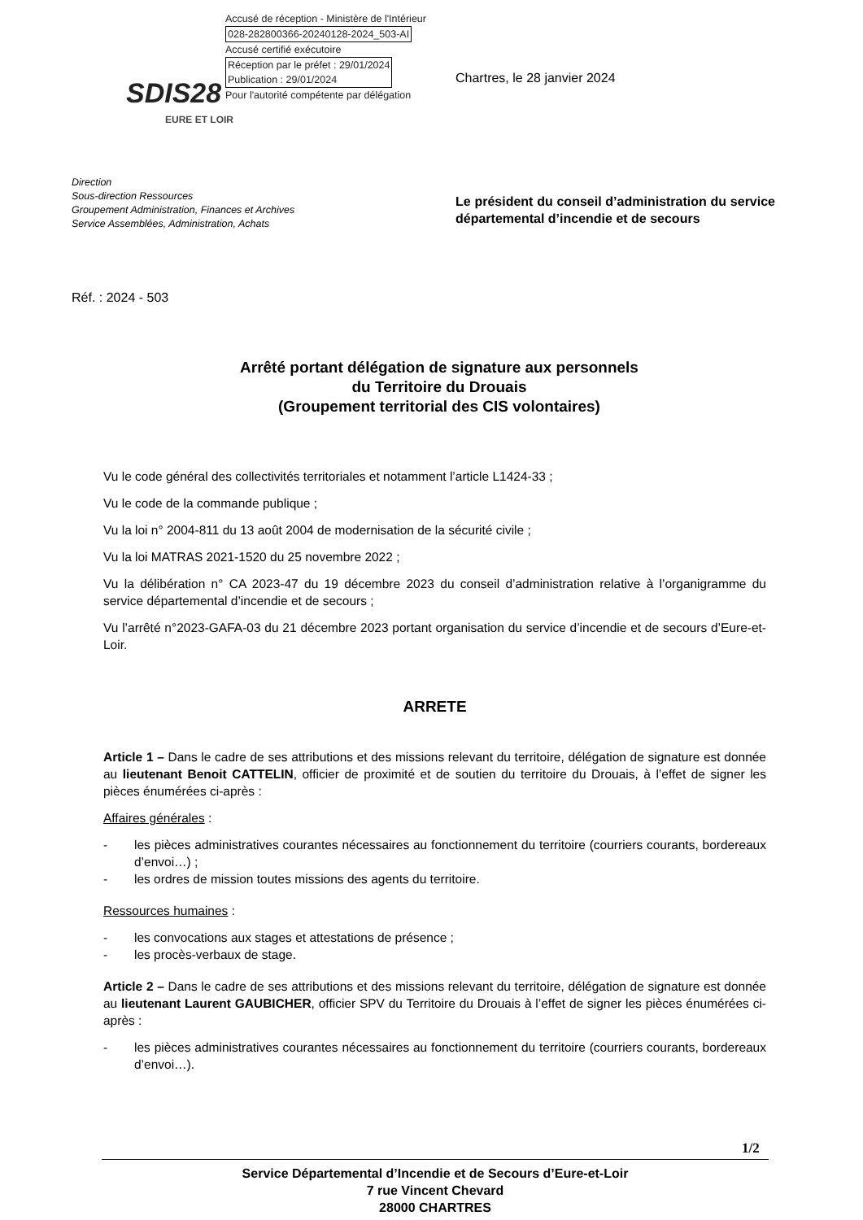Accusé de réception - Ministère de l'Intérieur
028-282800366-20240128-2024_503-AI
Accusé certifié exécutoire
Réception par le préfet : 29/01/2024
Publication : 29/01/2024
Pour l'autorité compétente par délégation
SDIS28
EURE ET LOIR
Chartres, le 28 janvier 2024
Direction
Sous-direction Ressources
Groupement Administration, Finances et Archives
Service Assemblées, Administration, Achats
Le président du conseil d’administration du service départemental d’incendie et de secours
Réf. : 2024 - 503
Arrêté portant délégation de signature aux personnels
du Territoire du Drouais
(Groupement territorial des CIS volontaires)
Vu le code général des collectivités territoriales et notamment l’article L1424-33 ;
Vu le code de la commande publique ;
Vu la loi n° 2004-811 du 13 août 2004 de modernisation de la sécurité civile ;
Vu la loi MATRAS 2021-1520 du 25 novembre 2022 ;
Vu la délibération n° CA 2023-47 du 19 décembre 2023 du conseil d’administration relative à l’organigramme du service départemental d’incendie et de secours ;
Vu l’arrêté n°2023-GAFA-03 du 21 décembre 2023 portant organisation du service d’incendie et de secours d’Eure-et-Loir.
ARRETE
Article 1 – Dans le cadre de ses attributions et des missions relevant du territoire, délégation de signature est donnée au lieutenant Benoit CATTELIN, officier de proximité et de soutien du territoire du Drouais, à l’effet de signer les pièces énumérées ci-après :
Affaires générales :
- les pièces administratives courantes nécessaires au fonctionnement du territoire (courriers courants, bordereaux d’envoi…) ;
- les ordres de mission toutes missions des agents du territoire.
Ressources humaines :
- les convocations aux stages et attestations de présence ;
- les procès-verbaux de stage.
Article 2 – Dans le cadre de ses attributions et des missions relevant du territoire, délégation de signature est donnée au lieutenant Laurent GAUBICHER, officier SPV du Territoire du Drouais à l’effet de signer les pièces énumérées ci-après :
- les pièces administratives courantes nécessaires au fonctionnement du territoire (courriers courants, bordereaux d’envoi…).
1/2
Service Départemental d’Incendie et de Secours d’Eure-et-Loir
7 rue Vincent Chevard
28000 CHARTRES